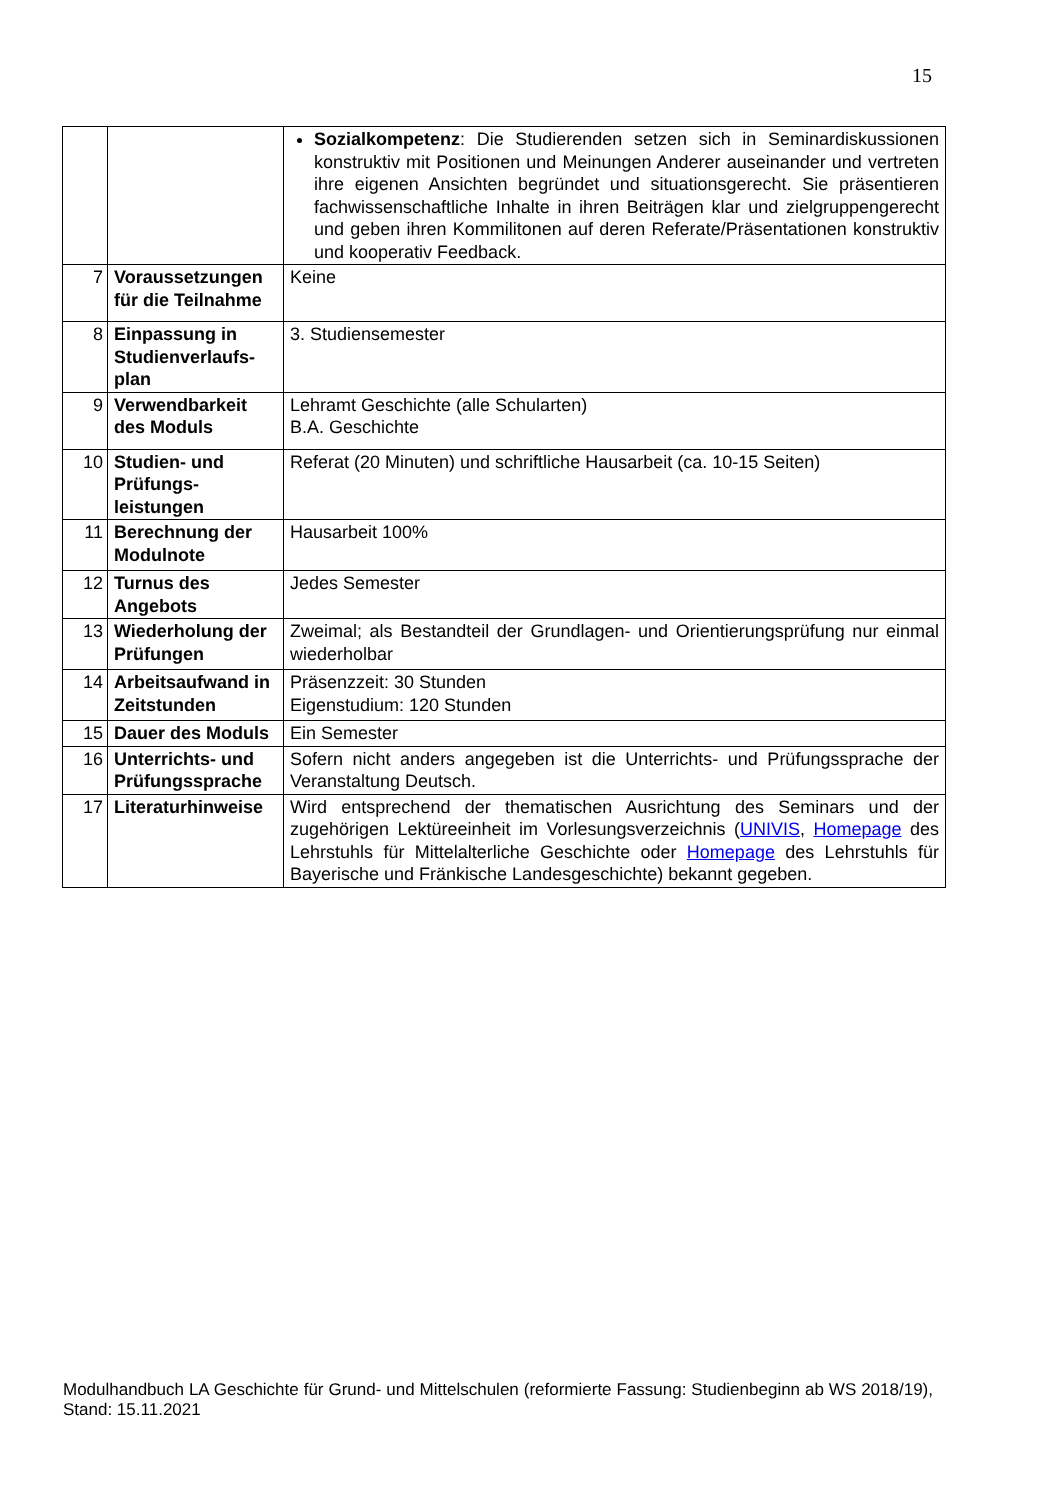15
| | | Sozialkompetenz : Die Studierenden setzen sich in Seminardiskussionen konstruktiv mit Positionen und Meinungen Anderer auseinander und vertreten ihre eigenen Ansichten begründet und situationsgerecht. Sie präsentieren fachwissenschaftliche Inhalte in ihren Beiträgen klar und zielgruppengerecht und geben ihren Kommilitonen auf deren Referate/Präsentationen konstruktiv und kooperativ Feedback. |
| 7 | Voraussetzungen für die Teilnahme | Keine |
| 8 | Einpassung in Studienverlaufs-plan | 3. Studiensemester |
| 9 | Verwendbarkeit des Moduls | Lehramt Geschichte (alle Schularten) B.A. Geschichte |
| 10 | Studien- und Prüfungs-leistungen | Referat (20 Minuten) und schriftliche Hausarbeit (ca. 10-15 Seiten) |
| 11 | Berechnung der Modulnote | Hausarbeit 100% |
| 12 | Turnus des Angebots | Jedes Semester |
| 13 | Wiederholung der Prüfungen | Zweimal; als Bestandteil der Grundlagen- und Orientierungsprüfung nur einmal wiederholbar |
| 14 | Arbeitsaufwand in Zeitstunden | Präsenzzeit: 30 Stunden Eigenstudium: 120 Stunden |
| 15 | Dauer des Moduls | Ein Semester |
| 16 | Unterrichts- und Prüfungssprache | Sofern nicht anders angegeben ist die Unterrichts- und Prüfungssprache der Veranstaltung Deutsch. |
| 17 | Literaturhinweise | Wird entsprechend der thematischen Ausrichtung des Seminars und der zugehörigen Lektüreeinheit im Vorlesungsverzeichnis ( UNIVIS , Homepage des Lehrstuhls für Mittelalterliche Geschichte oder Homepage des Lehrstuhls für Bayerische und Fränkische Landesgeschichte) bekannt gegeben. |
Modulhandbuch LA Geschichte für Grund- und Mittelschulen (reformierte Fassung: Studienbeginn ab WS 2018/19), Stand: 15.11.2021